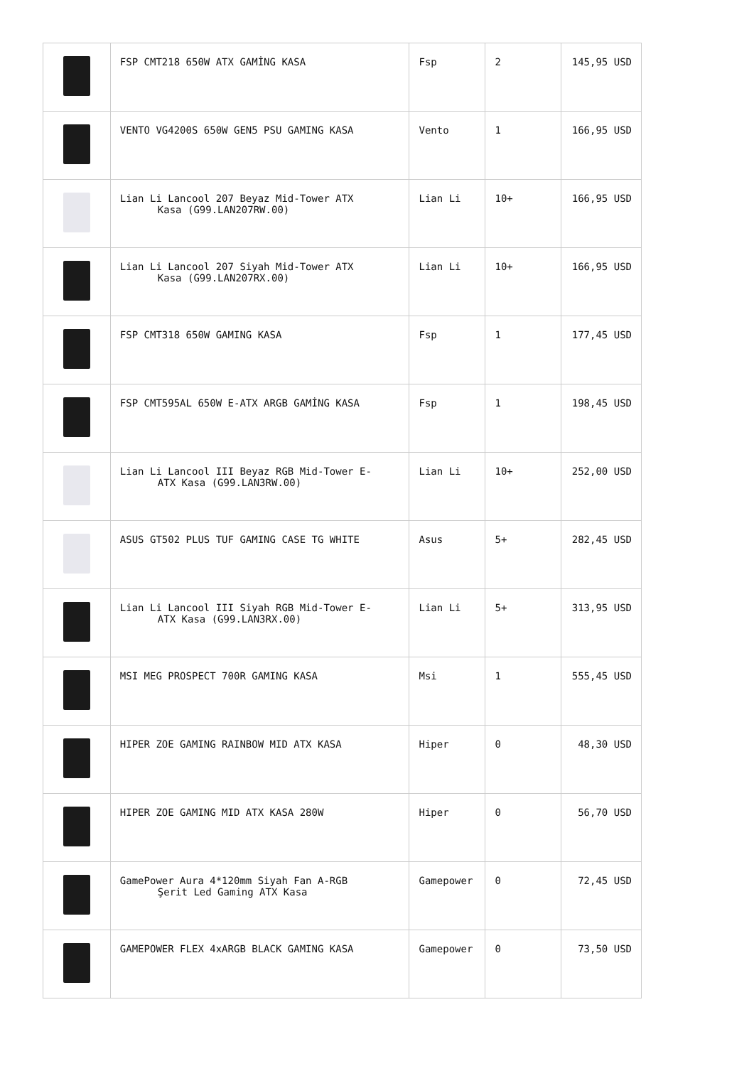| | FSP CMT218 650W ATX GAMİNG KASA | Fsp | 2 | 145,95 USD |
| | VENTO VG4200S 650W GEN5 PSU GAMING KASA | Vento | 1 | 166,95 USD |
| | Lian Li Lancool 207 Beyaz Mid-Tower ATX Kasa (G99.LAN207RW.00) | Lian Li | 10+ | 166,95 USD |
| | Lian Li Lancool 207 Siyah Mid-Tower ATX Kasa (G99.LAN207RX.00) | Lian Li | 10+ | 166,95 USD |
| | FSP CMT318 650W GAMING KASA | Fsp | 1 | 177,45 USD |
| | FSP CMT595AL 650W E-ATX ARGB GAMİNG KASA | Fsp | 1 | 198,45 USD |
| | Lian Li Lancool III Beyaz RGB Mid-Tower E- ATX Kasa (G99.LAN3RW.00) | Lian Li | 10+ | 252,00 USD |
| | ASUS GT502 PLUS TUF GAMING CASE TG WHITE | Asus | 5+ | 282,45 USD |
| | Lian Li Lancool III Siyah RGB Mid-Tower E- ATX Kasa (G99.LAN3RX.00) | Lian Li | 5+ | 313,95 USD |
| | MSI MEG PROSPECT 700R GAMING KASA | Msi | 1 | 555,45 USD |
| | HIPER ZOE GAMING RAINBOW MID ATX KASA | Hiper | 0 | 48,30 USD |
| | HIPER ZOE GAMING MID ATX KASA 280W | Hiper | 0 | 56,70 USD |
| | GamePower Aura 4*120mm Siyah Fan A-RGB Şerit Led Gaming ATX Kasa | Gamepower | 0 | 72,45 USD |
| | GAMEPOWER FLEX 4xARGB BLACK GAMING KASA | Gamepower | 0 | 73,50 USD |